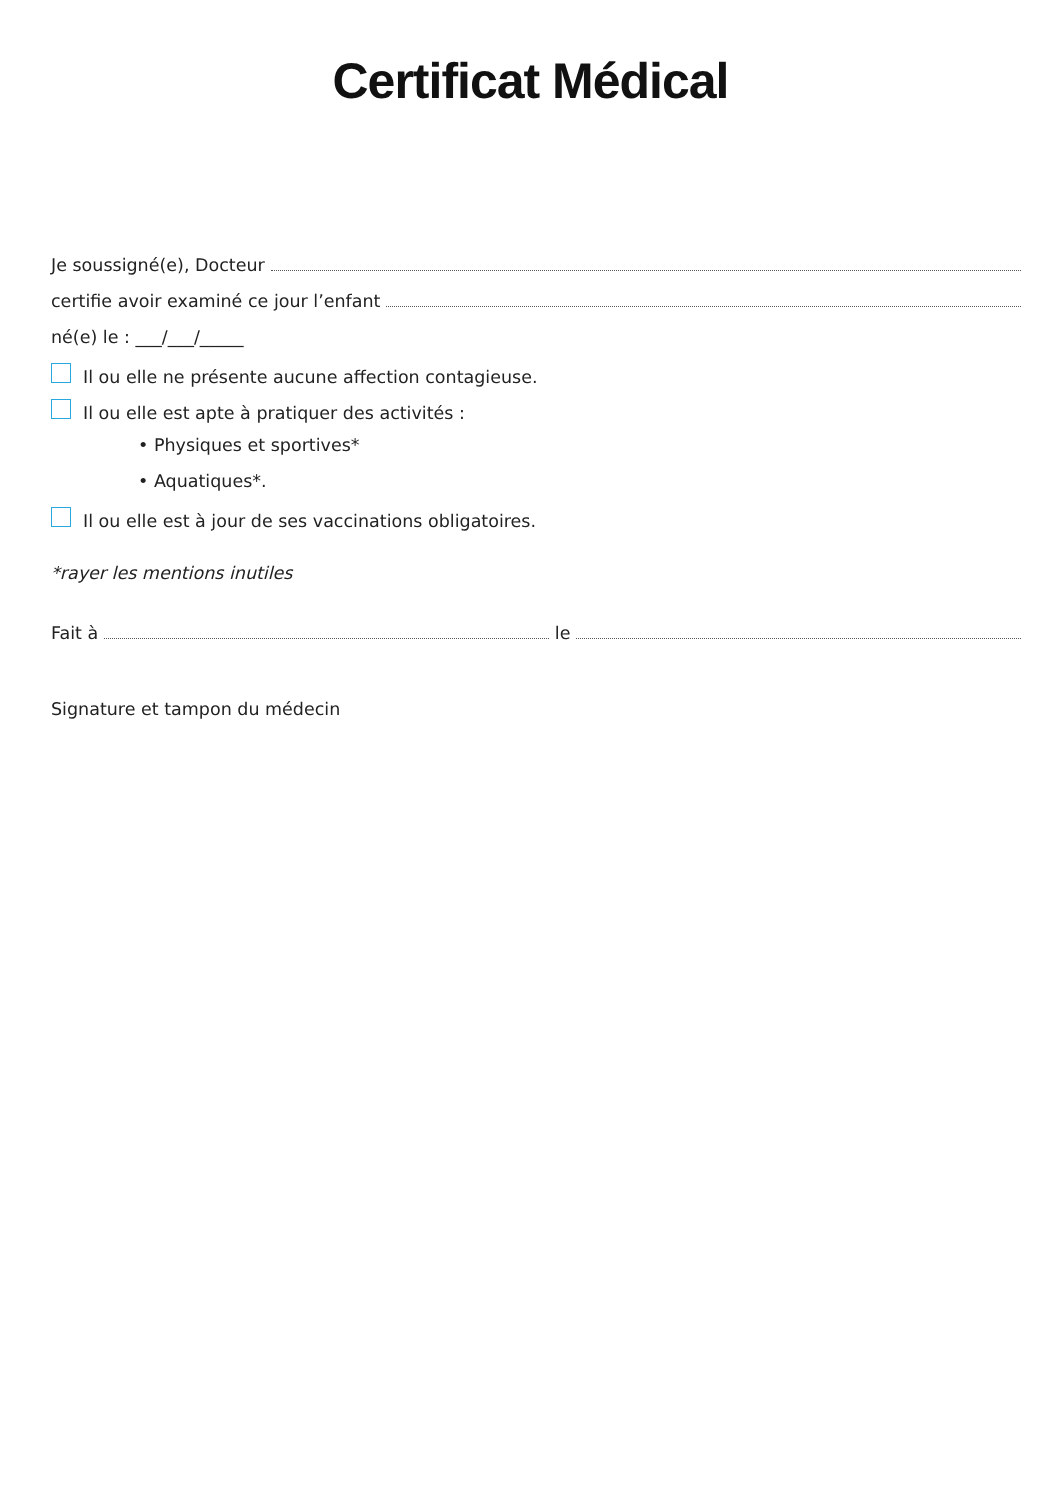Certificat Médical
Je soussigné(e), Docteur
certifie avoir examiné ce jour l’enfant
né(e) le : ___/___/_____
Il ou elle ne présente aucune affection contagieuse.
Il ou elle est apte à pratiquer des activités :
• Physiques et sportives*
• Aquatiques*.
Il ou elle est à jour de ses vaccinations obligatoires.
*rayer les mentions inutiles
Fait à le
Signature et tampon du médecin